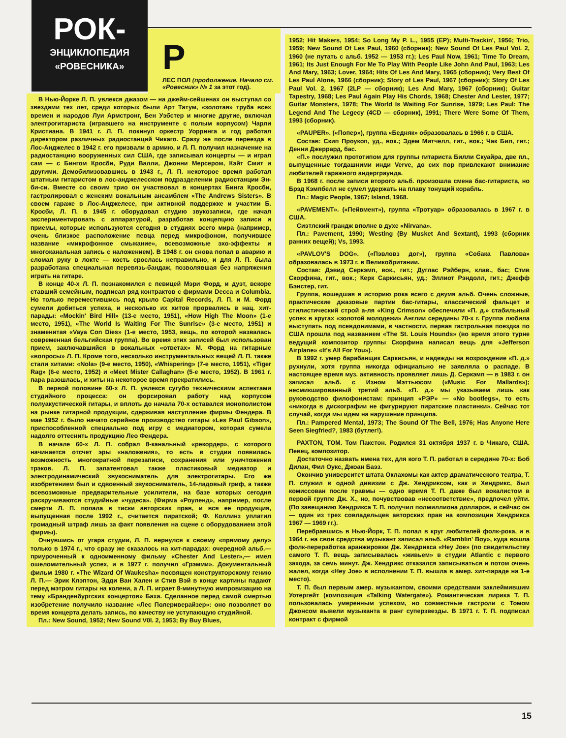РОК-
ЭНЦИКЛОПЕДИЯ
«РОВЕСНИКА»
Р
ЛЕС ПОЛ (продолжение. Начало см. «Ровесник» № 1 за этот год).
В Нью-Йорке Л. П. увлекся джазом — на джейм-сейшенах он выступал со звездами тех лет, среди которых были Арт Татум, «золотая» труба всех времен и народов Луи Армстронг, Бен Уэбстер и многие другие, включая электрогитариста (игравшего на инструменте с полым корпусом) Чарли Кристиана. В 1941 г. Л. П. покинул оркестр Уорринга и год работал директором различных радиостанций Чикаго. Сразу же после переезда в Лос-Анджелес в 1942 г. его призвали в армию, и Л. П. получил назначение на радиостанцию вооруженных сил США, где записывал концерты — и играл сам — с Бингом Кросби, Руди Валли, Джонни Мерсером, Кэйт Смит и другими. Демобилизовавшись в 1943 г., Л. П. некоторое время работал штатным гитаристом в лос-анджелесском подразделении радиостанции Эн-би-си. Вместе со своим трио он участвовал в концертах Бинга Кросби, гастролировал с женским вокальным ансамблем «The Andrews Sisters». В своем гараже в Лос-Анджелесе, при активной поддержке и участии Б. Кросби, Л. П. в 1945 г. оборудовал студию звукозаписи, где начал экспериментировать с аппаратурой, разработав концепцию записи и приемы, которые используются сегодня в студиях всего мира (например, очень близкое расположение певца перед микрофоном, получившее название «микрофонное смыкание», всевозможные эхо-эффекты и многоканальная запись с наложением). В 1948 г. он снова попал в аварию и сломал руку в локте — кость срослась неправильно, и для Л. П. была разработана специальная перевязь-бандаж, позволявшая без напряжения играть на гитаре.
В конце 40-х Л. П. познакомился с певицей Мэри Форд, и дуэт, вскоре ставший семейным, подписал ряд контрактов с фирмами Decca и Columbia. Но только переместившись под крыло Capital Records, Л. П. и М. Форд сумели добиться успеха, и несколько их хитов прорвались в нац. хит-парады: «Mockin' Bird Hill» (13-е место, 1951), «How High The Moon» (1-е место, 1951), «The World Is Waiting For The Sunrise» (3-е место, 1951) и знаменитая «Vaya Con Dies» (1-е место, 1953, вещь, по которой назвалась современная бельгийская группа). Во время этих записей был использован прием, заключавшийся в вокальных «ответах» М. Форд на гитарные «вопросы» Л. П. Кроме того, несколько инструментальных вещей Л. П. также стали хитами: «Nola» (9-е место, 1950), «Whispering» (7-е место, 1951), «Tiger Rag» (6-е место, 1952) и «Meet Mister Callaghan» (5-е место, 1952). В 1961 г. пара разошлась, и хиты на некоторое время прекратились.
В первой половине 60-х Л. П. увлекся сугубо техническими аспектами студийного процесса: он форсировал работу над корпусом полуакустической гитары, и вплоть до начала 70-х оставался монополистом на рынке гитарной продукции, сдерживая наступление фирмы Фендера. В мае 1952 г. было начато серийное производство гитары «Les Paul Gibson», приспособленной специально под игру с медиатором, которая сумела надолго оттеснить продукцию Лео Фендера.
В начале 60-х Л. П. собрал 8-канальный «рекордер», с которого начинается отсчет эры «наложения», то есть в студии появилась возможность многократной перезаписи, сохранения или уничтожения трэков. Л. П. запатентовал также пластиковый медиатор и электродинамический звукосниматель для электрогитары. Его же изобретением был и сдвоенный звукосниматель, 14-ладовый гриф, а также всевозможные предварительные усилители, на базе которых сегодня раскручиваются студийные «чудеса». (Фирма «Роуленд», например, после смерти Л. П. попала в тиски авторских прав, и вся ее продукция, выпущенная после 1992 г., считается пиратской; Ф. Коллинз уплатил громадный штраф лишь за факт появления на сцене с оборудованием этой фирмы).
Очнувшись от угара студии, Л. П. вернулся к своему «прямому делу» только в 1974 г., что сразу же сказалось на хит-парадах: очередной альб.— приуроченный к одноименному фильму «Chester And Lester»,— имел ошеломительный успех, и в 1977 г. получил «Грэмми». Документальный фильм 1980 г. «The Wizard Of Waukesha» посвящен конструкторскому гению Л. П.— Эрик Клэптон, Эдди Ван Хален и Стив Вэй в конце картины падают перед мэтром гитары на колени, а Л. П. играет 8-минутную импровизацию на тему «Бранденбургских концертов» Баха. Сделанное перед самой смертью изобретение получило название «Лес Полериверайзер»: оно позволяет во время концерта делать запись, по качеству не уступающую студийной.
Пл.: New Sound, 1952; New Sound V0l. 2, 1953; By Buy Blues,
1952; Hit Makers, 1954; So Long My P. L., 1955 (EP); Multi-Trackin', 1956; Trio, 1959; New Sound Of Les Paul, 1960 (сборник); New Sound Of Les Paul Vol. 2, 1960 (не путать с альб. 1952 — 1953 гг.); Les Paul Now, 1961; Time To Dream, 1961; Its Just Enough For Me To Play With People Like John And Paul, 1963; Les And Mary, 1963; Lover, 1964; Hits Of Les And Mary, 1965 (сборник); Very Best Of Les Paul Alone, 1966 (сборник); Story of Les Paul, 1967 (сборник); Story Of Les Paul Vol. 2, 1967 (2LP — сборник); Les And Mary, 1967 (сборник); Guitar Tapestry, 1968; Les Paul Again Play His Chords, 1968; Chester And Lester, 1977; Guitar Monsters, 1978; The World Is Waiting For Sunrise, 1979; Les Paul: The Legend And The Legecy (4CD — сборник), 1991; There Were Some Of Them, 1993 (сборник).
«PAUPER». («Попер»), группа «Бедняк» образовалась в 1966 г. в США.
Состав: Скип Проукоп, уд., вок.; Эдем Митчелл, гит., вок.; Чак Бил, гит.; Денни Джеррард, бас.
«П.» послужил прототипом для группы гитариста Билли Скуайра, две пл., выпущенные тогдашними инди Verve, до сих пор привлекают внимание любителей гаражного андерграунда.
В 1968 г. после записи второго альб. произошла смена бас-гитариста, но Брэд Кэмпбелл не сумел удержать на плаву тонущий корабль.
Пл.: Magic People, 1967; Island, 1968.
«PAVEMENT». («Пейвмент»), группа «Тротуар» образовалась в 1967 г. в США.
Сиэтлский грандж вполне в духе «Nirvana».
Пл.: Pavement, 1990; Westing (By Musket And Sextant), 1993 (сборник ранних вещей); Vs, 1993.
«PAVLOV'S DOG». («Пэвловз дог»), группа «Собака Павлова» образовалась в 1973 г. в Великобритании.
Состав: Дэвид Серкэмп, вок., гит.; Дуглас Рэйберн, клав., бас; Стив Скорфина, гит., вок.; Керк Саркисьян, уд.; Эллиот Рэндолл, гит.; Джефф Бэнстер, гит.
Группа, вошедшая в историю рока всего с двумя альб. Очень сложные, практические джазовые партии бас-гитары, классический фальцет и стилистический строй а-ля «King Crimson» обеспечили «П. д.» стабильный успех в кругах «золотой молодежи» Англии середины 70-х г. Группа любила выступать под псевдонимами, в частности, первая гастрольная поездка по США прошла под названием «The St. Louis Hounds» (во время этого турне ведущий композитор группы Скорфина написал вещь для «Jefferson Airplane» «It's All For You»).
В 1992 г. умер барабанщик Саркисьян, и надежды на возрождение «П. д.» рухнули, хотя группа никогда официально не заявляла о распаде. В настоящее время муз. активность проявляет лишь Д. Серкэмп — в 1983 г. он записал альб. с Изном Мэттьюсом («Music For Mallards»); несмикшированный третий альб. «П. д.» мы указываем лишь как руководство филофонистам: принцип «РЭР» — «No bootlegs», то есть «никогда в дискографии не фигурируют пиратские пластинки». Сейчас тот случай, когда мы идем на нарушение принципа.
Пл.: Pampered Mental, 1973; The Sound Of The Bell, 1976; Has Anyone Here Seen Siegfried?, 1983 (бутлег!).
PAXTON, TOM. Том Пакстон. Родился 31 октября 1937 г. в Чикаго, США. Певец, композитор.
Достаточно назвать имена тех, для кого Т. П. работал в середине 70-х: Боб Дилан, Фил Оукс, Джоан Баэз.
Окончив университет штата Оклахомы как актер драматического театра, Т. П. служил в одной дивизии с Дж. Хендриксом, как и Хендрикс, был комиссован после травмы — одно время Т. П. даже был вокалистом в первой группе Дж. Х., но, почувствовав «несоответствие», предпочел уйти. (По завещанию Хендрикса Т. П. получил полмиллиона долларов, и сейчас он — один из трех совладельцев авторских прав на композиции Хендрикса 1967 — 1969 гг.).
Перебравшись в Нью-Йорк, Т. П. попал в круг любителей фолк-рока, и в 1964 г. на свои средства музыкант записал альб. «Ramblin' Boy», куда вошла фолк-переработка аранжировки Дж. Хендрикса «Hey Joe» (по свидетельству самого Т. П. вещь записывалась «живьем» в студии Atlantic с первого захода, за семь минут. Дж. Хендрикс отказался записываться и потом очень жалел, когда «Hey Joe» в исполнении Т. П. вышла в амер. хит-параде на 1-е место).
Т. П. был первым амер. музыкантом, своими средствами заклеймившим Уотергейт (композиция «Talking Watergate»). Романтическая лирика Т. П. пользовалась умеренным успехом, но совместные гастроли с Томом Джонсом вывели музыканта в ранг суперзвезды. В 1971 г. Т. П. подписал контракт с фирмой
15